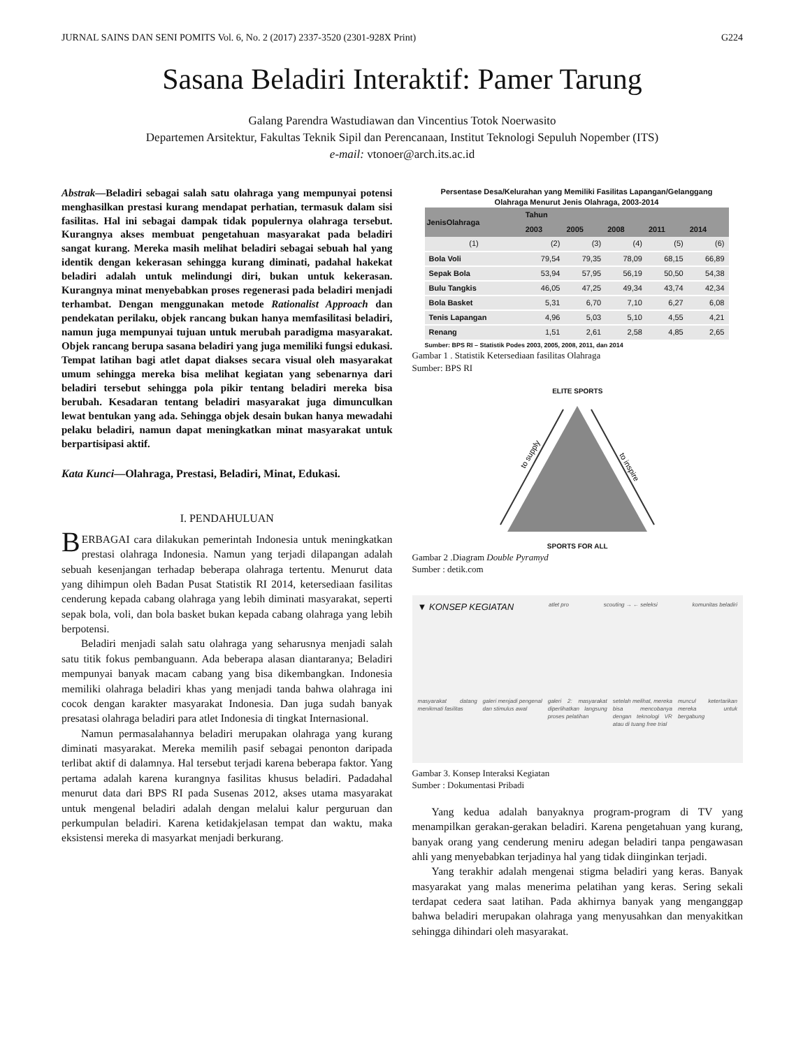JURNAL SAINS DAN SENI POMITS Vol. 6, No. 2 (2017) 2337-3520 (2301-928X Print) G224
Sasana Beladiri Interaktif: Pamer Tarung
Galang Parendra Wastudiawan dan Vincentius Totok Noerwasito
Departemen Arsitektur, Fakultas Teknik Sipil dan Perencanaan, Institut Teknologi Sepuluh Nopember (ITS)
e-mail: vtonoer@arch.its.ac.id
Abstrak—Beladiri sebagai salah satu olahraga yang mempunyai potensi menghasilkan prestasi kurang mendapat perhatian, termasuk dalam sisi fasilitas. Hal ini sebagai dampak tidak populernya olahraga tersebut. Kurangnya akses membuat pengetahuan masyarakat pada beladiri sangat kurang. Mereka masih melihat beladiri sebagai sebuah hal yang identik dengan kekerasan sehingga kurang diminati, padahal hakekat beladiri adalah untuk melindungi diri, bukan untuk kekerasan. Kurangnya minat menyebabkan proses regenerasi pada beladiri menjadi terhambat. Dengan menggunakan metode Rationalist Approach dan pendekatan perilaku, objek rancang bukan hanya memfasilitasi beladiri, namun juga mempunyai tujuan untuk merubah paradigma masyarakat. Objek rancang berupa sasana beladiri yang juga memiliki fungsi edukasi. Tempat latihan bagi atlet dapat diakses secara visual oleh masyarakat umum sehingga mereka bisa melihat kegiatan yang sebenarnya dari beladiri tersebut sehingga pola pikir tentang beladiri mereka bisa berubah. Kesadaran tentang beladiri masyarakat juga dimunculkan lewat bentukan yang ada. Sehingga objek desain bukan hanya mewadahi pelaku beladiri, namun dapat meningkatkan minat masyarakat untuk berpartisipasi aktif.
Kata Kunci—Olahraga, Prestasi, Beladiri, Minat, Edukasi.
I. PENDAHULUAN
BERBAGAI cara dilakukan pemerintah Indonesia untuk meningkatkan prestasi olahraga Indonesia. Namun yang terjadi dilapangan adalah sebuah kesenjangan terhadap beberapa olahraga tertentu. Menurut data yang dihimpun oleh Badan Pusat Statistik RI 2014, ketersediaan fasilitas cenderung kepada cabang olahraga yang lebih diminati masyarakat, seperti sepak bola, voli, dan bola basket bukan kepada cabang olahraga yang lebih berpotensi.
Beladiri menjadi salah satu olahraga yang seharusnya menjadi salah satu titik fokus pembanguann. Ada beberapa alasan diantaranya; Beladiri mempunyai banyak macam cabang yang bisa dikembangkan. Indonesia memiliki olahraga beladiri khas yang menjadi tanda bahwa olahraga ini cocok dengan karakter masyarakat Indonesia. Dan juga sudah banyak presatasi olahraga beladiri para atlet Indonesia di tingkat Internasional.
Namun permasalahannya beladiri merupakan olahraga yang kurang diminati masyarakat. Mereka memilih pasif sebagai penonton daripada terlibat aktif di dalamnya. Hal tersebut terjadi karena beberapa faktor. Yang pertama adalah karena kurangnya fasilitas khusus beladiri. Padadahal menurut data dari BPS RI pada Susenas 2012, akses utama masyarakat untuk mengenal beladiri adalah dengan melalui kalur perguruan dan perkumpulan beladiri. Karena ketidakjelasan tempat dan waktu, maka eksistensi mereka di masyarkat menjadi berkurang.
Persentase Desa/Kelurahan yang Memiliki Fasilitas Lapangan/Gelanggang Olahraga Menurut Jenis Olahraga, 2003-2014
| JenisOlahraga | Tahun | | | | |
| --- | --- | --- | --- | --- | --- |
| | 2003 | 2005 | 2008 | 2011 | 2014 |
| (1) | (2) | (3) | (4) | (5) | (6) |
| Bola Voli | 79,54 | 79,35 | 78,09 | 68,15 | 66,89 |
| Sepak Bola | 53,94 | 57,95 | 56,19 | 50,50 | 54,38 |
| Bulu Tangkis | 46,05 | 47,25 | 49,34 | 43,74 | 42,34 |
| Bola Basket | 5,31 | 6,70 | 7,10 | 6,27 | 6,08 |
| Tenis Lapangan | 4,96 | 5,03 | 5,10 | 4,55 | 4,21 |
| Renang | 1,51 | 2,61 | 2,58 | 4,85 | 2,65 |
Sumber: BPS RI – Statistik Podes 2003, 2005, 2008, 2011, dan 2014
Gambar 1 . Statistik Ketersediaan fasilitas Olahraga
Sumber: BPS RI
ELITE SPORTS
to supply
to inspire
SPORTS FOR ALL
Gambar 2 .Diagram Double Pyramyd
Sumber : detik.com
▼ KONSEP KEGIATAN atlet pro scouting → ← seleksi komunitas beladiri
masyarakat datang menikmati fasilitas galeri menjadi pengenal dan stimulus awal galeri 2: masyarakat diperlihatkan langsung proses pelatihan setelah melihat, mereka bisa mencobanya dengan teknologi VR atau di tuang free trial muncul ketertarikan mereka untuk bergabung
Gambar 3. Konsep Interaksi Kegiatan
Sumber : Dokumentasi Pribadi
Yang kedua adalah banyaknya program-program di TV yang menampilkan gerakan-gerakan beladiri. Karena pengetahuan yang kurang, banyak orang yang cenderung meniru adegan beladiri tanpa pengawasan ahli yang menyebabkan terjadinya hal yang tidak diinginkan terjadi.
Yang terakhir adalah mengenai stigma beladiri yang keras. Banyak masyarakat yang malas menerima pelatihan yang keras. Sering sekali terdapat cedera saat latihan. Pada akhirnya banyak yang menganggap bahwa beladiri merupakan olahraga yang menyusahkan dan menyakitkan sehingga dihindari oleh masyarakat.